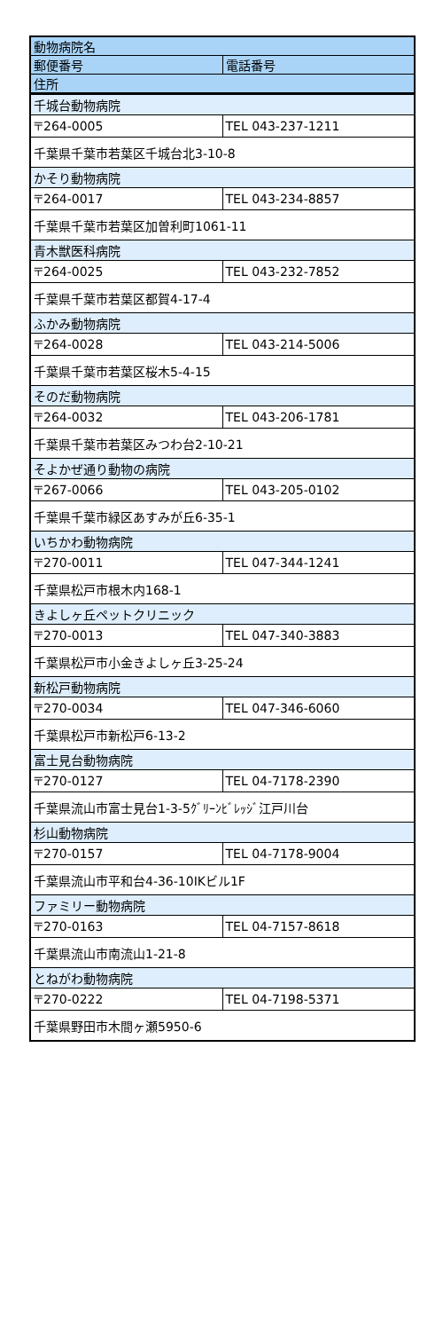| 動物病院名 | |
| 郵便番号 | 電話番号 |
| 住所 | |
| 千城台動物病院 | |
| 〒264-0005 | TEL 043-237-1211 |
| 千葉県千葉市若葉区千城台北3-10-8 | |
| かそり動物病院 | |
| 〒264-0017 | TEL 043-234-8857 |
| 千葉県千葉市若葉区加曽利町1061-11 | |
| 青木獣医科病院 | |
| 〒264-0025 | TEL 043-232-7852 |
| 千葉県千葉市若葉区都賀4-17-4 | |
| ふかみ動物病院 | |
| 〒264-0028 | TEL 043-214-5006 |
| 千葉県千葉市若葉区桜木5-4-15 | |
| そのだ動物病院 | |
| 〒264-0032 | TEL 043-206-1781 |
| 千葉県千葉市若葉区みつわ台2-10-21 | |
| そよかぜ通り動物の病院 | |
| 〒267-0066 | TEL 043-205-0102 |
| 千葉県千葉市緑区あすみが丘6-35-1 | |
| いちかわ動物病院 | |
| 〒270-0011 | TEL 047-344-1241 |
| 千葉県松戸市根木内168-1 | |
| きよしヶ丘ペットクリニック | |
| 〒270-0013 | TEL 047-340-3883 |
| 千葉県松戸市小金きよしヶ丘3-25-24 | |
| 新松戸動物病院 | |
| 〒270-0034 | TEL 047-346-6060 |
| 千葉県松戸市新松戸6-13-2 | |
| 富士見台動物病院 | |
| 〒270-0127 | TEL 04-7178-2390 |
| 千葉県流山市富士見台1-3-5ｸﾞﾘｰﾝﾋﾞﾚｯｼﾞ江戸川台 | |
| 杉山動物病院 | |
| 〒270-0157 | TEL 04-7178-9004 |
| 千葉県流山市平和台4-36-10IKビル1F | |
| ファミリー動物病院 | |
| 〒270-0163 | TEL 04-7157-8618 |
| 千葉県流山市南流山1-21-8 | |
| とねがわ動物病院 | |
| 〒270-0222 | TEL 04-7198-5371 |
| 千葉県野田市木間ヶ瀬5950-6 | |